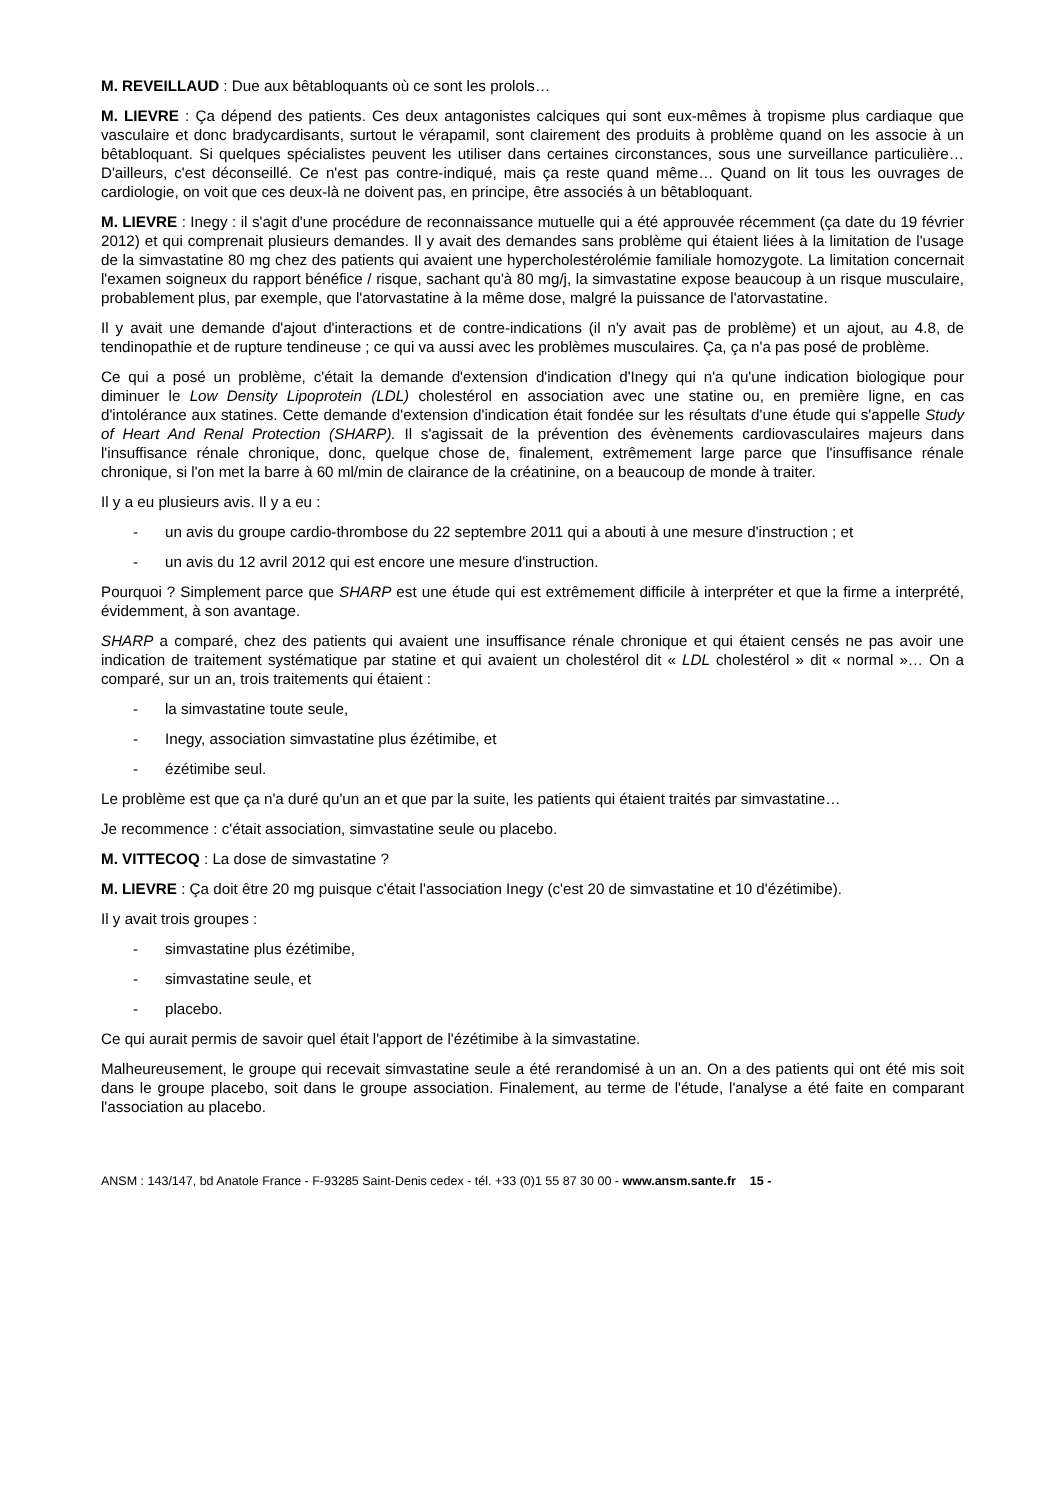M. REVEILLAUD : Due aux bêtabloquants où ce sont les prolols…
M. LIEVRE : Ça dépend des patients. Ces deux antagonistes calciques qui sont eux-mêmes à tropisme plus cardiaque que vasculaire et donc bradycardisants, surtout le vérapamil, sont clairement des produits à problème quand on les associe à un bêtabloquant. Si quelques spécialistes peuvent les utiliser dans certaines circonstances, sous une surveillance particulière… D'ailleurs, c'est déconseillé. Ce n'est pas contre-indiqué, mais ça reste quand même… Quand on lit tous les ouvrages de cardiologie, on voit que ces deux-là ne doivent pas, en principe, être associés à un bêtabloquant.
M. LIEVRE : Inegy : il s'agit d'une procédure de reconnaissance mutuelle qui a été approuvée récemment (ça date du 19 février 2012) et qui comprenait plusieurs demandes. Il y avait des demandes sans problème qui étaient liées à la limitation de l'usage de la simvastatine 80 mg chez des patients qui avaient une hypercholestérolémie familiale homozygote. La limitation concernait l'examen soigneux du rapport bénéfice / risque, sachant qu'à 80 mg/j, la simvastatine expose beaucoup à un risque musculaire, probablement plus, par exemple, que l'atorvastatine à la même dose, malgré la puissance de l'atorvastatine.
Il y avait une demande d'ajout d'interactions et de contre-indications (il n'y avait pas de problème) et un ajout, au 4.8, de tendinopathie et de rupture tendineuse ; ce qui va aussi avec les problèmes musculaires. Ça, ça n'a pas posé de problème.
Ce qui a posé un problème, c'était la demande d'extension d'indication d'Inegy qui n'a qu'une indication biologique pour diminuer le Low Density Lipoprotein (LDL) cholestérol en association avec une statine ou, en première ligne, en cas d'intolérance aux statines. Cette demande d'extension d'indication était fondée sur les résultats d'une étude qui s'appelle Study of Heart And Renal Protection (SHARP). Il s'agissait de la prévention des évènements cardiovasculaires majeurs dans l'insuffisance rénale chronique, donc, quelque chose de, finalement, extrêmement large parce que l'insuffisance rénale chronique, si l'on met la barre à 60 ml/min de clairance de la créatinine, on a beaucoup de monde à traiter.
Il y a eu plusieurs avis. Il y a eu :
- un avis du groupe cardio-thrombose du 22 septembre 2011 qui a abouti à une mesure d'instruction ; et
- un avis du 12 avril 2012 qui est encore une mesure d'instruction.
Pourquoi ? Simplement parce que SHARP est une étude qui est extrêmement difficile à interpréter et que la firme a interprété, évidemment, à son avantage.
SHARP a comparé, chez des patients qui avaient une insuffisance rénale chronique et qui étaient censés ne pas avoir une indication de traitement systématique par statine et qui avaient un cholestérol dit « LDL cholestérol » dit « normal »… On a comparé, sur un an, trois traitements qui étaient :
- la simvastatine toute seule,
- Inegy, association simvastatine plus ézétimibe, et
- ézétimibe seul.
Le problème est que ça n'a duré qu'un an et que par la suite, les patients qui étaient traités par simvastatine…
Je recommence : c'était association, simvastatine seule ou placebo.
M. VITTECOQ : La dose de simvastatine ?
M. LIEVRE : Ça doit être 20 mg puisque c'était l'association Inegy (c'est 20 de simvastatine et 10 d'ézétimibe).
Il y avait trois groupes :
- simvastatine plus ézétimibe,
- simvastatine seule, et
- placebo.
Ce qui aurait permis de savoir quel était l'apport de l'ézétimibe à la simvastatine.
Malheureusement, le groupe qui recevait simvastatine seule a été rerandomisé à un an. On a des patients qui ont été mis soit dans le groupe placebo, soit dans le groupe association. Finalement, au terme de l'étude, l'analyse a été faite en comparant l'association au placebo.
ANSM : 143/147, bd Anatole France - F-93285 Saint-Denis cedex - tél. +33 (0)1 55 87 30 00 - www.ansm.sante.fr 15 -